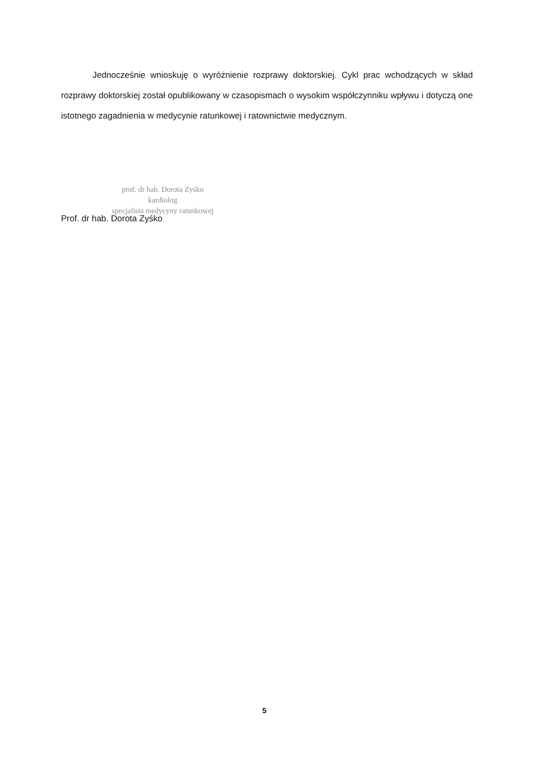Jednocześnie wnioskuję o wyróżnienie rozprawy doktorskiej. Cykl prac wchodzących w skład rozprawy doktorskiej został opublikowany w czasopismach o wysokim współczynniku wpływu i dotyczą one istotnego zagadnienia w medycynie ratunkowej i ratownictwie medycznym.
prof. dr hab. Dorota Zyśko
kardiolog
specjalista medycyny ratunkowej
Prof. dr hab. Dorota Zyśko
5